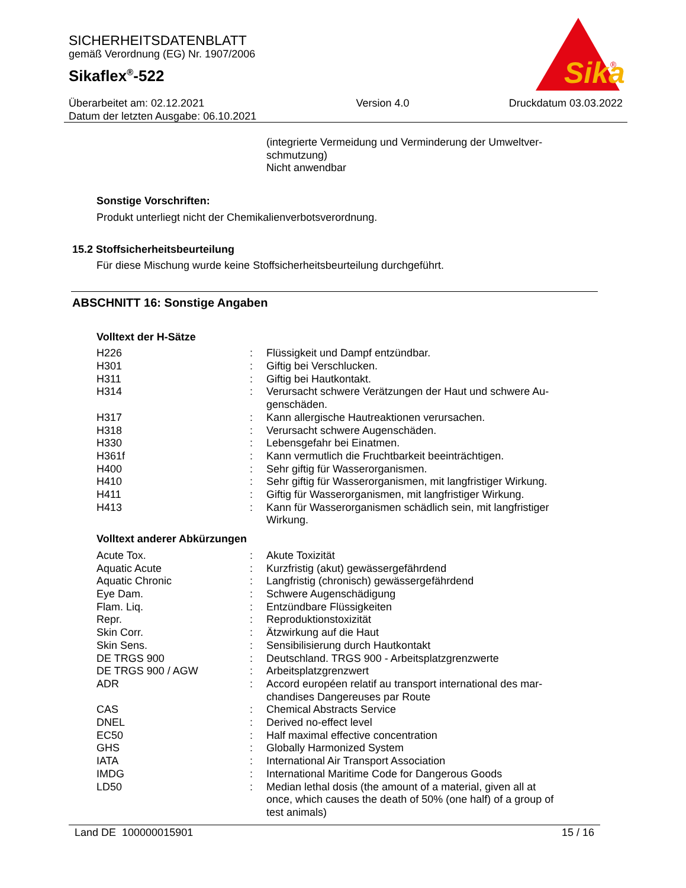SICHERHEITSDATENBLATT
gemäß Verordnung (EG) Nr. 1907/2006
Sikaflex<sup>®</sup>-522
Sika
®
Überarbeitet am: 02.12.2021
Datum der letzten Ausgabe: 06.10.2021
Version 4.0 Druckdatum 03.03.2022
(integrierte Vermeidung und Verminderung der Umweltver-
schmutzung)
Nicht anwendbar
Sonstige Vorschriften:
Produkt unterliegt nicht der Chemikalienverbotsverordnung.
15.2 Stoffsicherheitsbeurteilung
Für diese Mischung wurde keine Stoffsicherheitsbeurteilung durchgeführt.
ABSCHNITT 16: Sonstige Angaben
Volltext der H-Sätze
| H226 | : | Flüssigkeit und Dampf entzündbar. |
| H301 | : | Giftig bei Verschlucken. |
| H311 | : | Giftig bei Hautkontakt. |
| H314 | : | Verursacht schwere Verätzungen der Haut und schwere Au- genschäden. |
| H317 | : | Kann allergische Hautreaktionen verursachen. |
| H318 | : | Verursacht schwere Augenschäden. |
| H330 | : | Lebensgefahr bei Einatmen. |
| H361f | : | Kann vermutlich die Fruchtbarkeit beeinträchtigen. |
| H400 | : | Sehr giftig für Wasserorganismen. |
| H410 | : | Sehr giftig für Wasserorganismen, mit langfristiger Wirkung. |
| H411 | : | Giftig für Wasserorganismen, mit langfristiger Wirkung. |
| H413 | : | Kann für Wasserorganismen schädlich sein, mit langfristiger Wirkung. |
Volltext anderer Abkürzungen
| Acute Tox. | : | Akute Toxizität |
| Aquatic Acute | : | Kurzfristig (akut) gewässergefährdend |
| Aquatic Chronic | : | Langfristig (chronisch) gewässergefährdend |
| Eye Dam. | : | Schwere Augenschädigung |
| Flam. Liq. | : | Entzündbare Flüssigkeiten |
| Repr. | : | Reproduktionstoxizität |
| Skin Corr. | : | Ätzwirkung auf die Haut |
| Skin Sens. | : | Sensibilisierung durch Hautkontakt |
| DE TRGS 900 | : | Deutschland. TRGS 900 - Arbeitsplatzgrenzwerte |
| DE TRGS 900 / AGW | : | Arbeitsplatzgrenzwert |
| ADR | : | Accord européen relatif au transport international des mar- chandises Dangereuses par Route |
| CAS | : | Chemical Abstracts Service |
| DNEL | : | Derived no-effect level |
| EC50 | : | Half maximal effective concentration |
| GHS | : | Globally Harmonized System |
| IATA | : | International Air Transport Association |
| IMDG | : | International Maritime Code for Dangerous Goods |
| LD50 | : | Median lethal dosis (the amount of a material, given all at once, which causes the death of 50% (one half) of a group of test animals) |
Land DE 100000015901 15 / 16